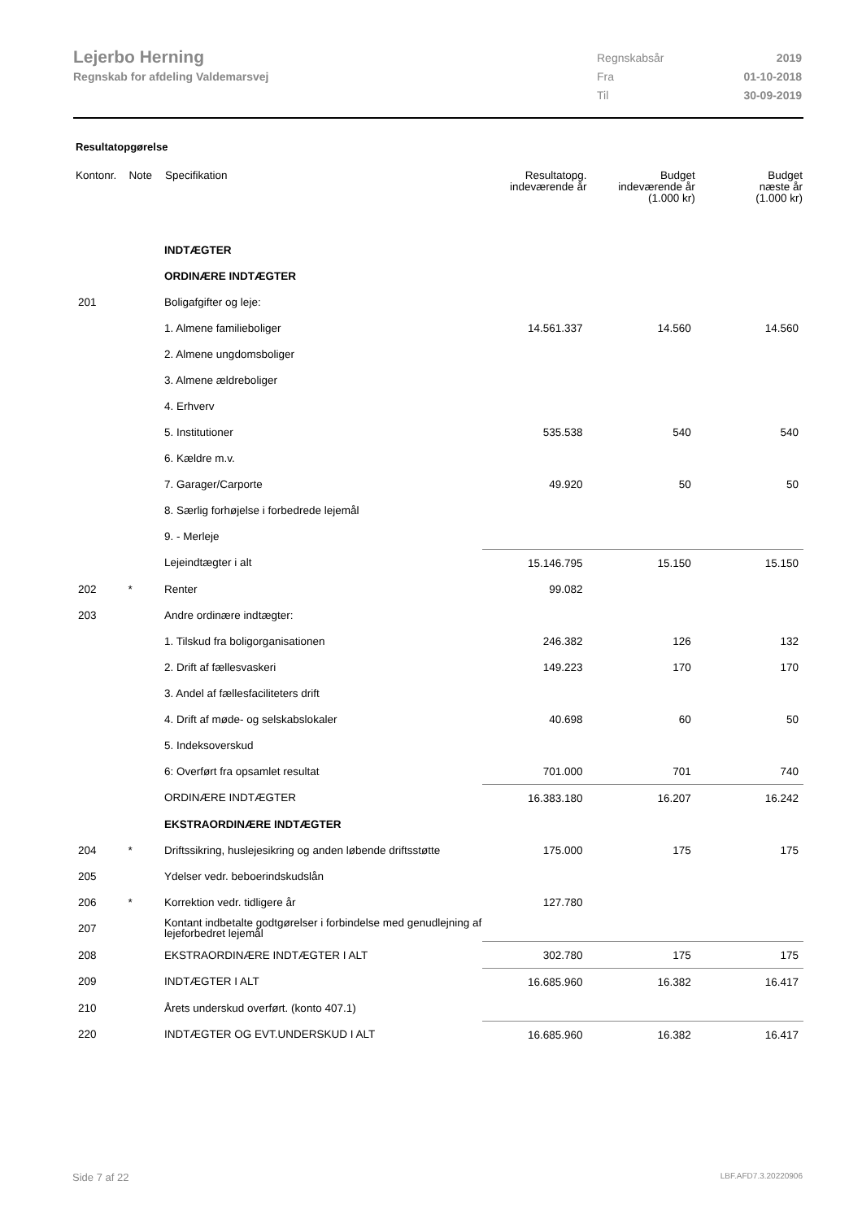Lejerbo Herning
Regnskab for afdeling Valdemarsvej
| Regnskabsår | 2019 |
| Fra | 01-10-2018 |
| Til | 30-09-2019 |
Resultatopgørelse
| Kontonr. | Note | Specifikation | Resultatopg. indeværende år | Budget indeværende år (1.000 kr) | Budget næste år (1.000 kr) |
| --- | --- | --- | --- | --- | --- |
| | | INDTÆGTER | | | |
| | | ORDINÆRE INDTÆGTER | | | |
| 201 | | Boligafgifter og leje: | | | |
| | | 1. Almene familieboliger | 14.561.337 | 14.560 | 14.560 |
| | | 2. Almene ungdomsboliger | | | |
| | | 3. Almene ældreboliger | | | |
| | | 4. Erhverv | | | |
| | | 5. Institutioner | 535.538 | 540 | 540 |
| | | 6. Kældre m.v. | | | |
| | | 7. Garager/Carporte | 49.920 | 50 | 50 |
| | | 8. Særlig forhøjelse i forbedrede lejemål | | | |
| | | 9. - Merleje | | | |
| | | Lejeindtægter i alt | 15.146.795 | 15.150 | 15.150 |
| 202 | * | Renter | 99.082 | | |
| 203 | | Andre ordinære indtægter: | | | |
| | | 1. Tilskud fra boligorganisationen | 246.382 | 126 | 132 |
| | | 2. Drift af fællesvaskeri | 149.223 | 170 | 170 |
| | | 3. Andel af fællesfaciliteters drift | | | |
| | | 4. Drift af møde- og selskabslokaler | 40.698 | 60 | 50 |
| | | 5. Indeksoverskud | | | |
| | | 6: Overført fra opsamlet resultat | 701.000 | 701 | 740 |
| | | ORDINÆRE INDTÆGTER | 16.383.180 | 16.207 | 16.242 |
| | | EKSTRAORDINÆRE INDTÆGTER | | | |
| 204 | * | Driftssikring, huslejesikring og anden løbende driftsstøtte | 175.000 | 175 | 175 |
| 205 | | Ydelser vedr. beboerindskudslån | | | |
| 206 | * | Korrektion vedr. tidligere år | 127.780 | | |
| 207 | | Kontant indbetalte godtgørelser i forbindelse med genudlejning af lejeforbedret lejemål | | | |
| 208 | | EKSTRAORDINÆRE INDTÆGTER I ALT | 302.780 | 175 | 175 |
| 209 | | INDTÆGTER I ALT | 16.685.960 | 16.382 | 16.417 |
| 210 | | Årets underskud overført. (konto 407.1) | | | |
| 220 | | INDTÆGTER OG EVT.UNDERSKUD I ALT | 16.685.960 | 16.382 | 16.417 |
Side 7 af 22 LBF.AFD7.3.20220906